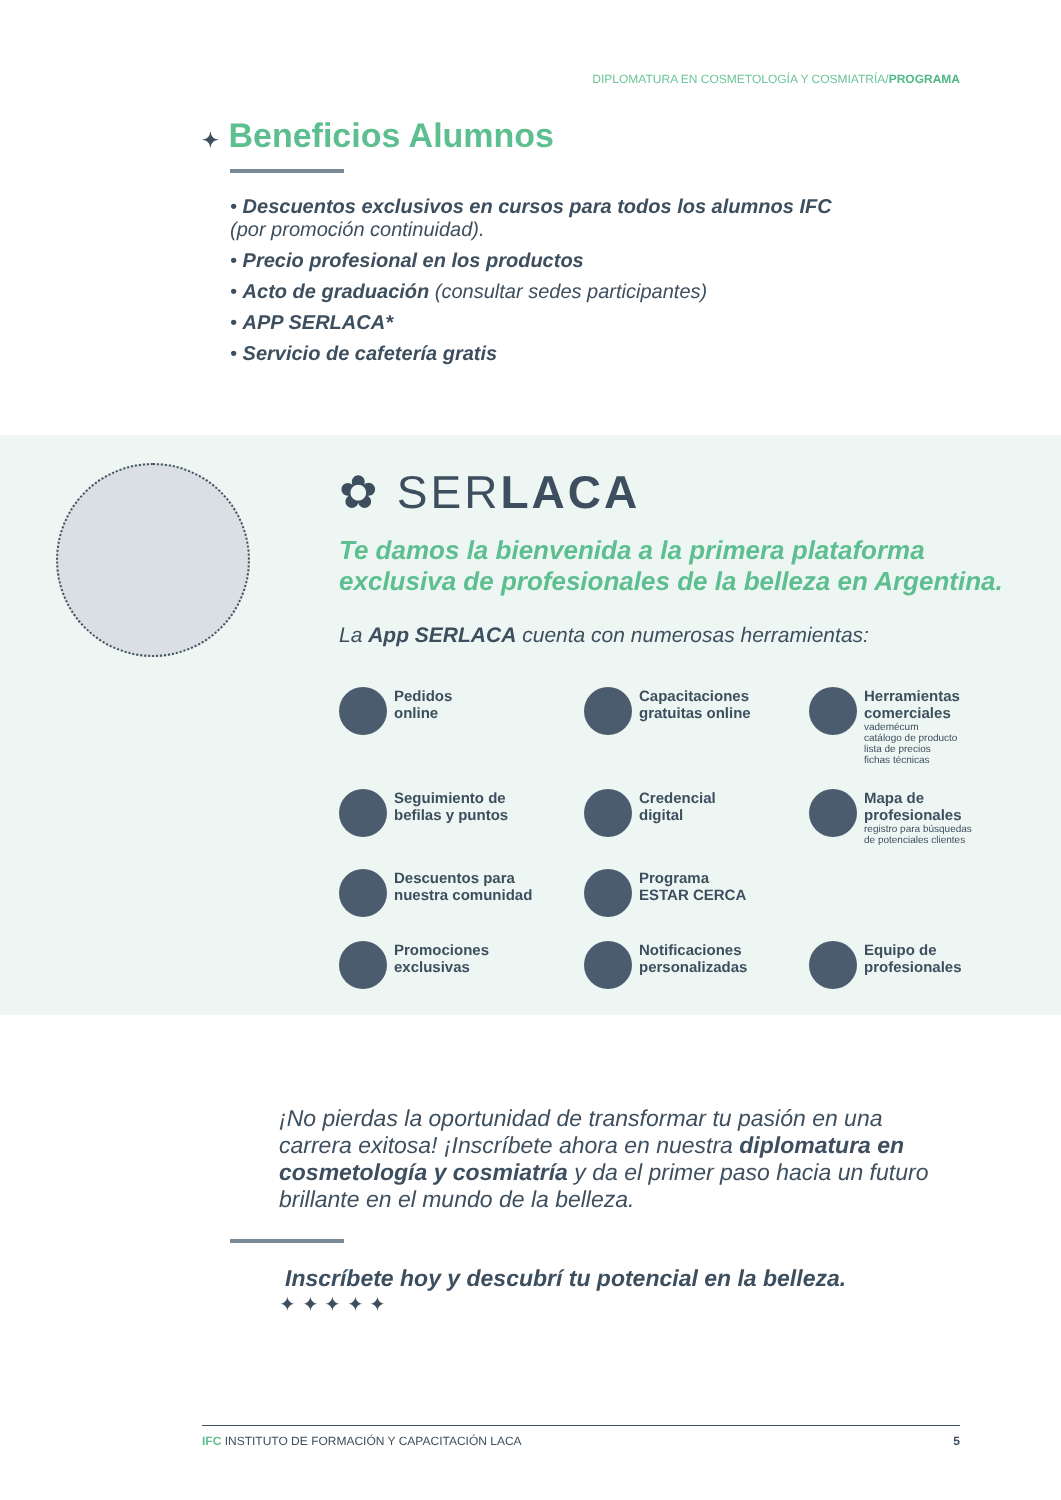DIPLOMATURA EN COSMETOLOGÍA Y COSMIATRÍA/PROGRAMA
✦ Beneficios Alumnos
• Descuentos exclusivos en cursos para todos los alumnos IFC
(por promoción continuidad).
• Precio profesional en los productos
• Acto de graduación (consultar sedes participantes)
• APP SERLACA*
• Servicio de cafetería gratis
✿ SERLACA
Te damos la bienvenida a la primera plataforma
exclusiva de profesionales de la belleza en Argentina.
La App SERLACA cuenta con numerosas herramientas:
Pedidos
online
Capacitaciones
gratuitas online
Herramientas
comerciales
vademécum
catálogo de producto
lista de precios
fichas técnicas
Seguimiento de
befilas y puntos
Credencial
digital
Mapa de
profesionales
registro para búsquedas
de potenciales clientes
Descuentos para
nuestra comunidad
Programa
ESTAR CERCA
Promociones
exclusivas
Notificaciones
personalizadas
Equipo de
profesionales
¡No pierdas la oportunidad de transformar tu pasión en una carrera exitosa! ¡Inscríbete ahora en nuestra diplomatura en cosmetología y cosmiatría y da el primer paso hacia un futuro brillante en el mundo de la belleza.
Inscríbete hoy y descubrí tu potencial en la belleza.
✦ ✦ ✦ ✦ ✦
IFC INSTITUTO DE FORMACIÓN Y CAPACITACIÓN LACA 5